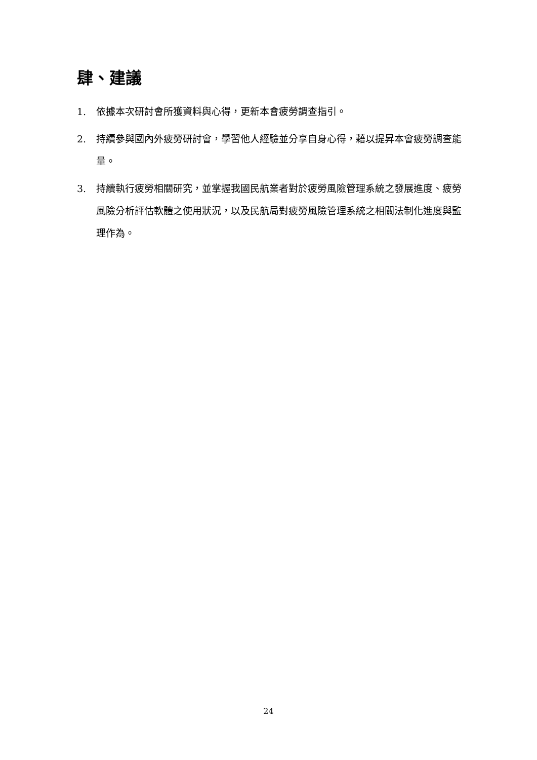肆、建議
1. 依據本次研討會所獲資料與心得，更新本會疲勞調查指引。
2. 持續參與國內外疲勞研討會，學習他人經驗並分享自身心得，藉以提昇本會疲勞調查能量。
3. 持續執行疲勞相關研究，並掌握我國民航業者對於疲勞風險管理系統之發展進度、疲勞風險分析評估軟體之使用狀況，以及民航局對疲勞風險管理系統之相關法制化進度與監理作為。
24